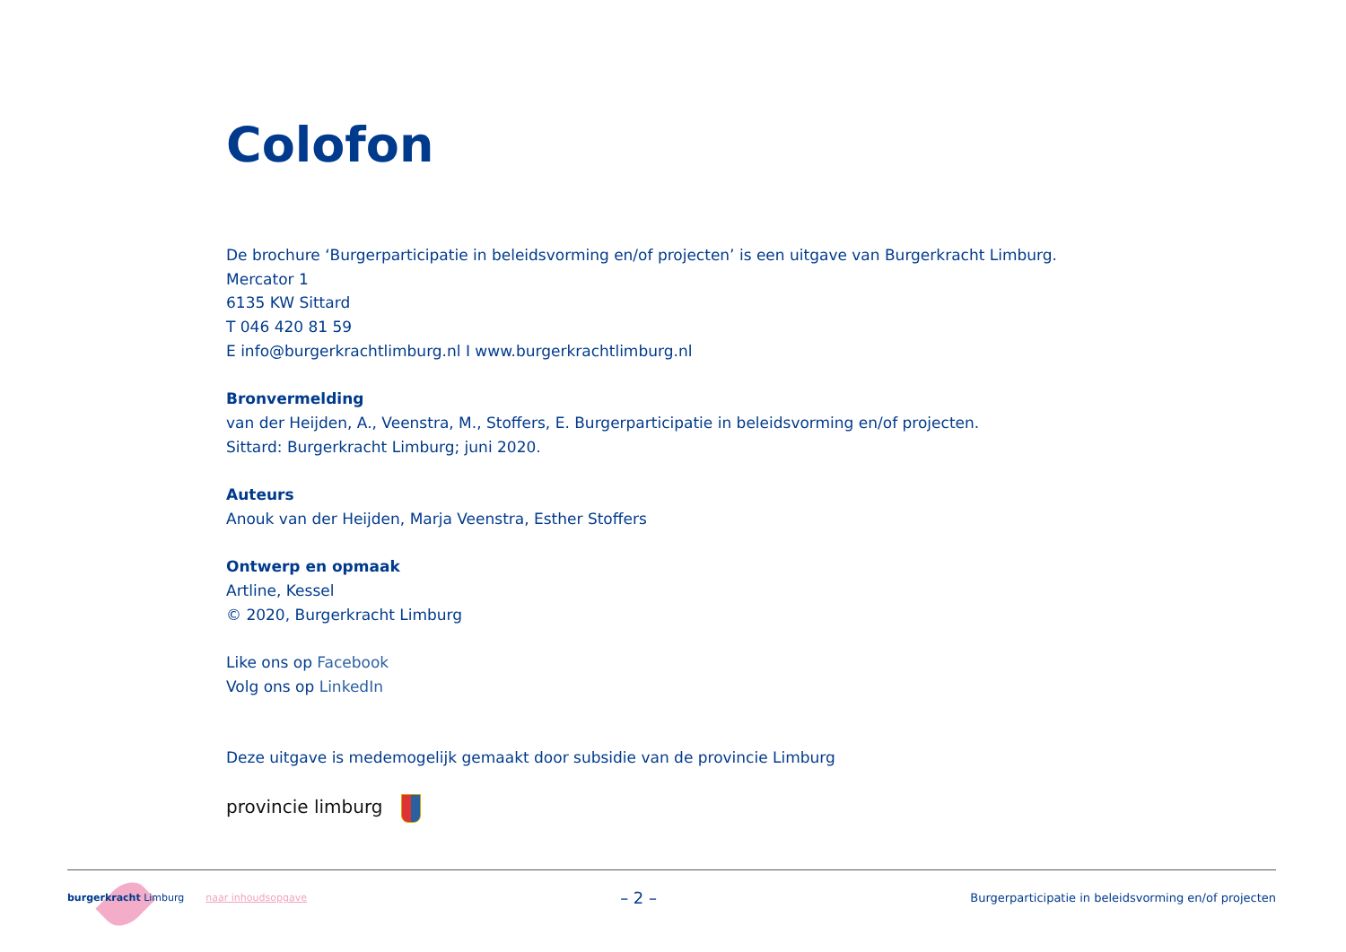Colofon
De brochure ‘Burgerparticipatie in beleidsvorming en/of projecten’ is een uitgave van Burgerkracht Limburg.
Mercator 1
6135 KW Sittard
T 046 420 81 59
E info@burgerkrachtlimburg.nl I www.burgerkrachtlimburg.nl
Bronvermelding
van der Heijden, A., Veenstra, M., Stoffers, E. Burgerparticipatie in beleidsvorming en/of projecten.
Sittard: Burgerkracht Limburg; juni 2020.
Auteurs
Anouk van der Heijden, Marja Veenstra, Esther Stoffers
Ontwerp en opmaak
Artline, Kessel
© 2020, Burgerkracht Limburg
Like ons op Facebook
Volg ons op LinkedIn
Deze uitgave is medemogelijk gemaakt door subsidie van de provincie Limburg
provincie limburg
burgerkracht Limburg naar inhoudsopgave
– 2 –
Burgerparticipatie in beleidsvorming en/of projecten